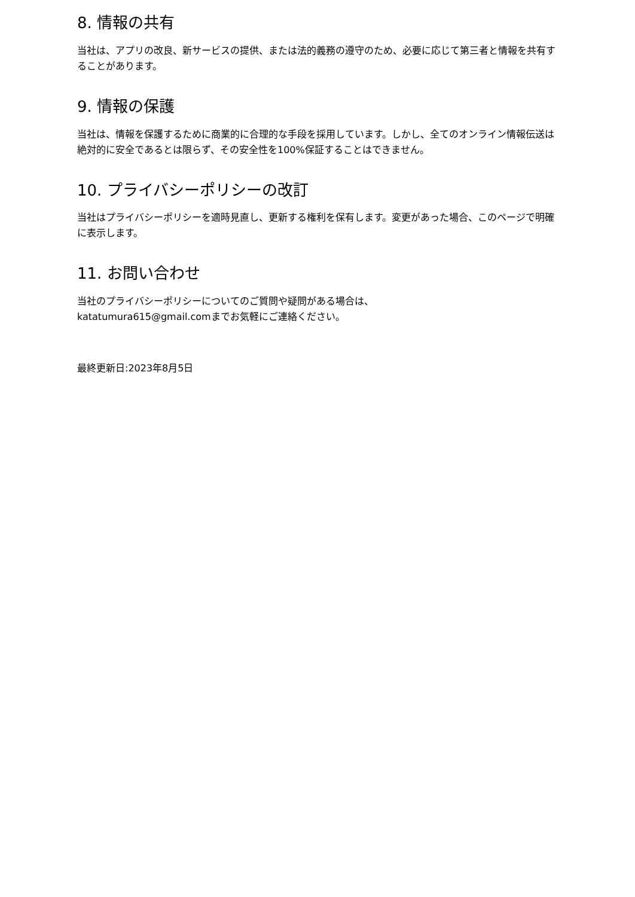8. 情報の共有
当社は、アプリの改良、新サービスの提供、または法的義務の遵守のため、必要に応じて第三者と情報を共有することがあります。
9. 情報の保護
当社は、情報を保護するために商業的に合理的な手段を採用しています。しかし、全てのオンライン情報伝送は絶対的に安全であるとは限らず、その安全性を100%保証することはできません。
10. プライバシーポリシーの改訂
当社はプライバシーポリシーを適時見直し、更新する権利を保有します。変更があった場合、このページで明確に表示します。
11. お問い合わせ
当社のプライバシーポリシーについてのご質問や疑問がある場合は、
katatumura615@gmail.comまでお気軽にご連絡ください。
最終更新日:2023年8月5日